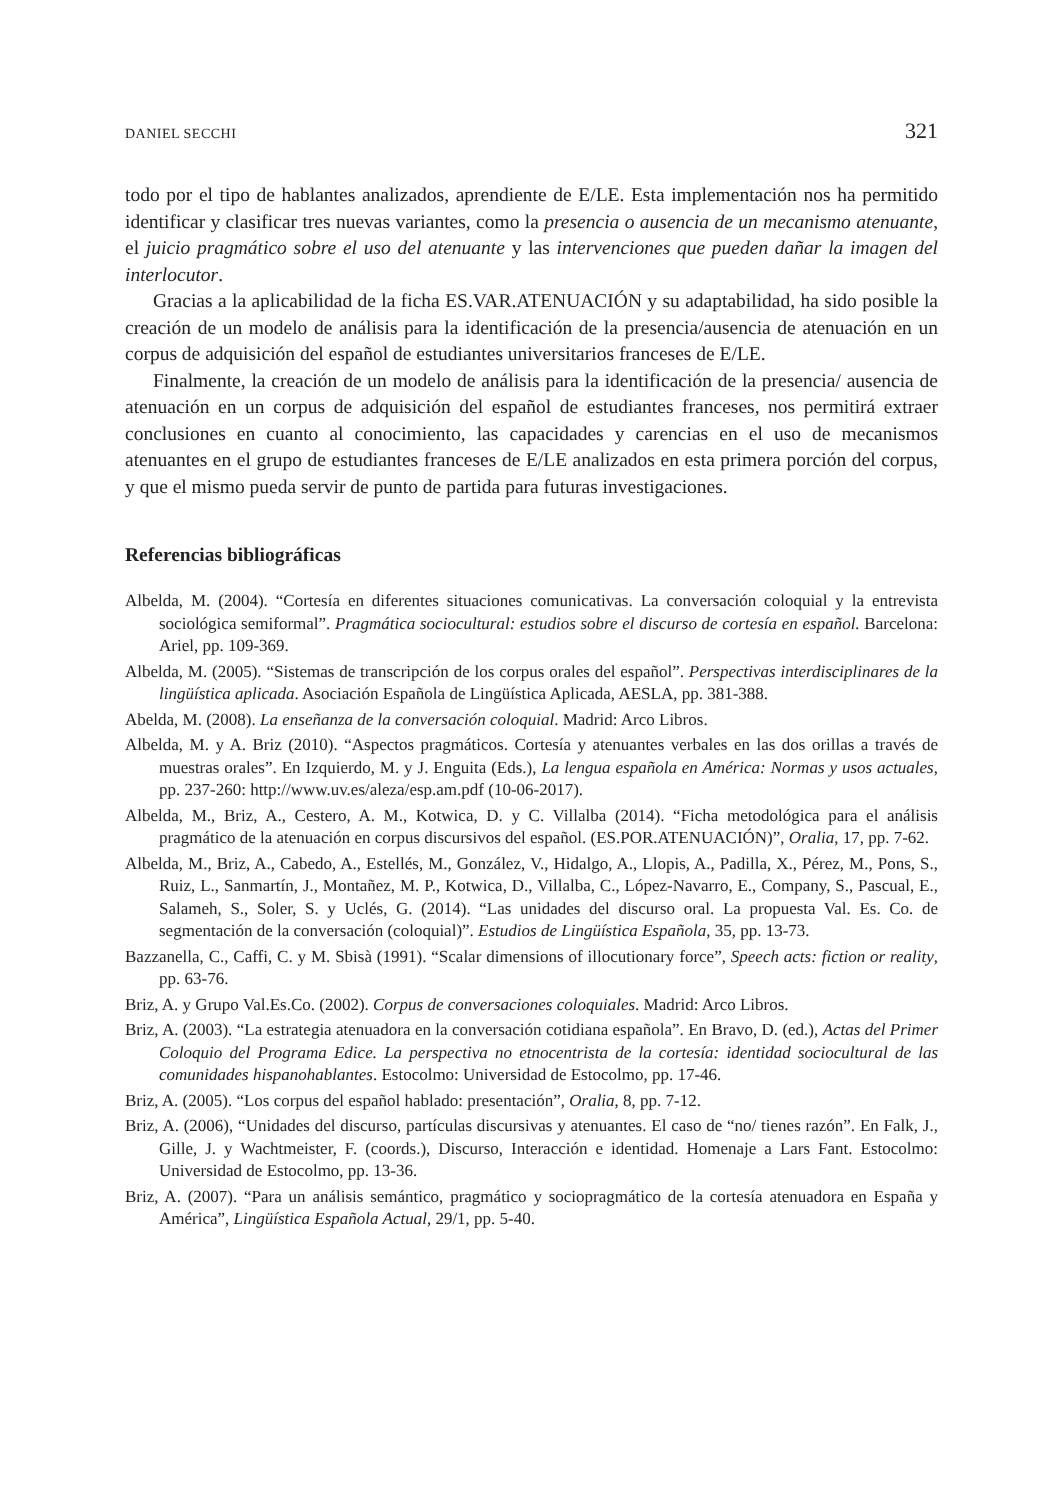DANIEL SECCHI 321
todo por el tipo de hablantes analizados, aprendiente de E/LE. Esta implementación nos ha permitido identificar y clasificar tres nuevas variantes, como la presencia o ausencia de un mecanismo atenuante, el juicio pragmático sobre el uso del atenuante y las intervenciones que pueden dañar la imagen del interlocutor.
Gracias a la aplicabilidad de la ficha ES.VAR.ATENUACIÓN y su adaptabilidad, ha sido posible la creación de un modelo de análisis para la identificación de la presencia/ausencia de atenuación en un corpus de adquisición del español de estudiantes universitarios franceses de E/LE.
Finalmente, la creación de un modelo de análisis para la identificación de la presencia/ ausencia de atenuación en un corpus de adquisición del español de estudiantes franceses, nos permitirá extraer conclusiones en cuanto al conocimiento, las capacidades y carencias en el uso de mecanismos atenuantes en el grupo de estudiantes franceses de E/LE analizados en esta primera porción del corpus, y que el mismo pueda servir de punto de partida para futuras investigaciones.
Referencias bibliográficas
Albelda, M. (2004). “Cortesía en diferentes situaciones comunicativas. La conversación coloquial y la entrevista sociológica semiformal”. Pragmática sociocultural: estudios sobre el discurso de cortesía en español. Barcelona: Ariel, pp. 109-369.
Albelda, M. (2005). “Sistemas de transcripción de los corpus orales del español”. Perspectivas interdisciplinares de la lingüística aplicada. Asociación Española de Lingüística Aplicada, AESLA, pp. 381-388.
Abelda, M. (2008). La enseñanza de la conversación coloquial. Madrid: Arco Libros.
Albelda, M. y A. Briz (2010). “Aspectos pragmáticos. Cortesía y atenuantes verbales en las dos orillas a través de muestras orales”. En Izquierdo, M. y J. Enguita (Eds.), La lengua española en América: Normas y usos actuales, pp. 237-260: http://www.uv.es/aleza/esp.am.pdf (10-06-2017).
Albelda, M., Briz, A., Cestero, A. M., Kotwica, D. y C. Villalba (2014). “Ficha metodológica para el análisis pragmático de la atenuación en corpus discursivos del español. (ES.POR.ATENUACIÓN)”, Oralia, 17, pp. 7-62.
Albelda, M., Briz, A., Cabedo, A., Estellés, M., González, V., Hidalgo, A., Llopis, A., Padilla, X., Pérez, M., Pons, S., Ruiz, L., Sanmartín, J., Montañez, M. P., Kotwica, D., Villalba, C., López-Navarro, E., Company, S., Pascual, E., Salameh, S., Soler, S. y Uclés, G. (2014). “Las unidades del discurso oral. La propuesta Val. Es. Co. de segmentación de la conversación (coloquial)”. Estudios de Lingüística Española, 35, pp. 13-73.
Bazzanella, C., Caffi, C. y M. Sbisà (1991). “Scalar dimensions of illocutionary force”, Speech acts: fiction or reality, pp. 63-76.
Briz, A. y Grupo Val.Es.Co. (2002). Corpus de conversaciones coloquiales. Madrid: Arco Libros.
Briz, A. (2003). “La estrategia atenuadora en la conversación cotidiana española”. En Bravo, D. (ed.), Actas del Primer Coloquio del Programa Edice. La perspectiva no etnocentrista de la cortesía: identidad sociocultural de las comunidades hispanohablantes. Estocolmo: Universidad de Estocolmo, pp. 17-46.
Briz, A. (2005). “Los corpus del español hablado: presentación”, Oralia, 8, pp. 7-12.
Briz, A. (2006), “Unidades del discurso, partículas discursivas y atenuantes. El caso de “no/ tienes razón”. En Falk, J., Gille, J. y Wachtmeister, F. (coords.), Discurso, Interacción e identidad. Homenaje a Lars Fant. Estocolmo: Universidad de Estocolmo, pp. 13-36.
Briz, A. (2007). “Para un análisis semántico, pragmático y sociopragmático de la cortesía atenuadora en España y América”, Lingüística Española Actual, 29/1, pp. 5-40.